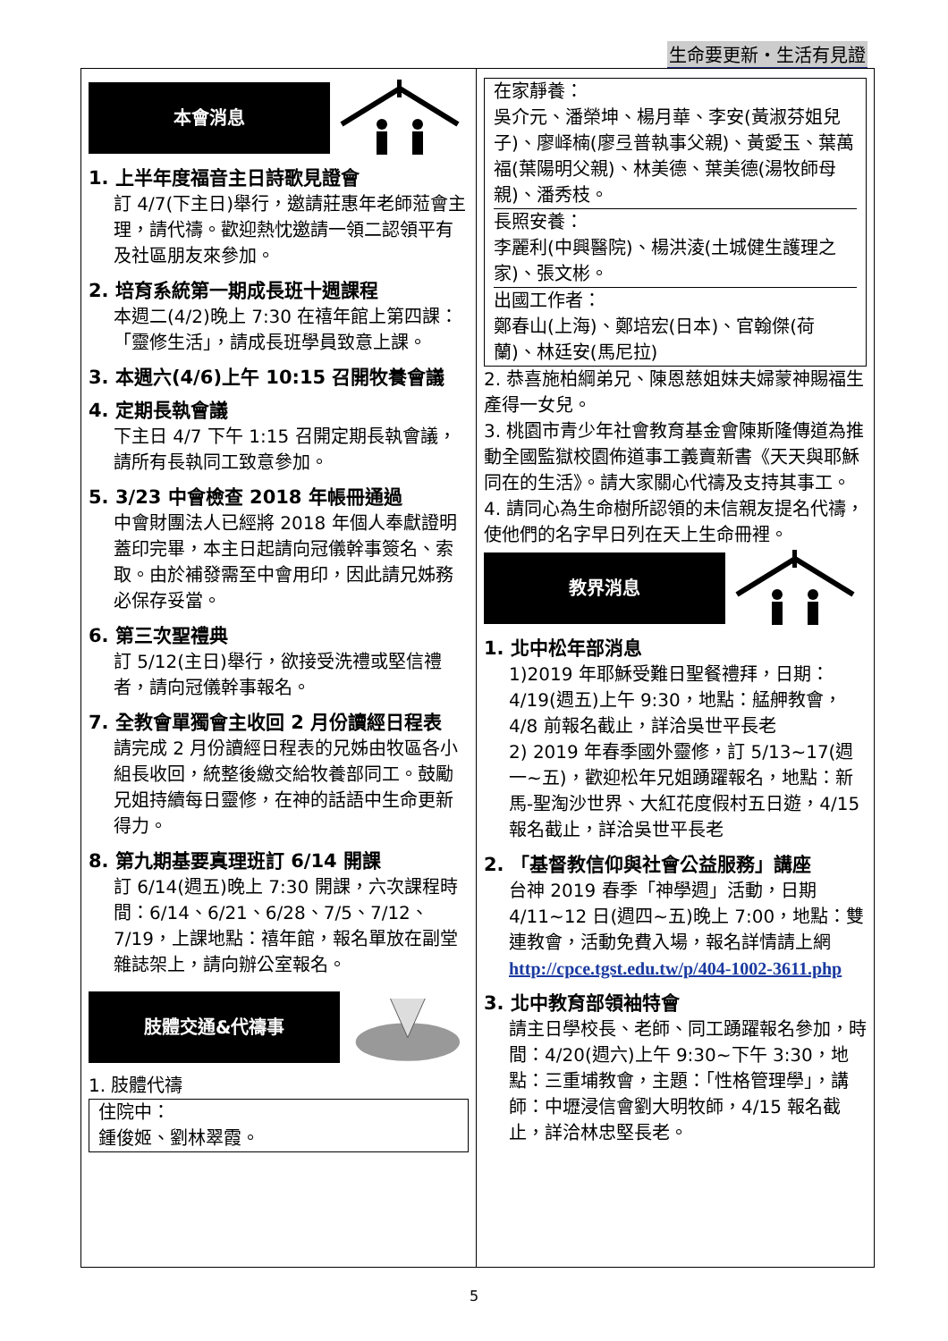生命要更新・生活有見證
本會消息
1. 上半年度福音主日詩歌見證會
訂 4/7(下主日)舉行，邀請莊惠年老師蒞會主理，請代禱。歡迎熱忱邀請一領二認領平有及社區朋友來參加。
2. 培育系統第一期成長班十週課程
本週二(4/2)晚上 7:30 在禧年館上第四課：「靈修生活」，請成長班學員致意上課。
3. 本週六(4/6)上午 10:15 召開牧養會議
4. 定期長執會議
下主日 4/7 下午 1:15 召開定期長執會議，請所有長執同工致意參加。
5. 3/23 中會檢查 2018 年帳冊通過
中會財團法人已經將 2018 年個人奉獻證明蓋印完畢，本主日起請向冠儀幹事簽名、索取。由於補發需至中會用印，因此請兄姊務必保存妥當。
6. 第三次聖禮典
訂 5/12(主日)舉行，欲接受洗禮或堅信禮者，請向冠儀幹事報名。
7. 全教會單獨會主收回 2 月份讀經日程表
請完成 2 月份讀經日程表的兄姊由牧區各小組長收回，統整後繳交給牧養部同工。鼓勵兄姐持續每日靈修，在神的話語中生命更新得力。
8. 第九期基要真理班訂 6/14 開課
訂 6/14(週五)晚上 7:30 開課，六次課程時間：6/14、6/21、6/28、7/5、7/12、7/19，上課地點：禧年館，報名單放在副堂雜誌架上，請向辦公室報名。
肢體交通&代禱事
1. 肢體代禱
住院中：
鍾俊姬、劉林翠霞。
在家靜養：
吳介元、潘榮坤、楊月華、李安(黃淑芬姐兒子)、廖峄楠(廖弖普執事父親)、黃愛玉、葉萬福(葉陽明父親)、林美德、葉美德(湯牧師母親)、潘秀枝。
長照安養：
李麗利(中興醫院)、楊洪淩(土城健生護理之家)、張文彬。
出國工作者：
鄭春山(上海)、鄭培宏(日本)、官翰傑(荷蘭)、林廷安(馬尼拉)
2. 恭喜施柏綱弟兄、陳恩慈姐妹夫婦蒙神賜福生產得一女兒。
3. 桃園市青少年社會教育基金會陳斯隆傳道為推動全國監獄校園佈道事工義賣新書《天天與耶穌同在的生活》。請大家關心代禱及支持其事工。
4. 請同心為生命樹所認領的未信親友提名代禱，使他們的名字早日列在天上生命冊裡。
教界消息
1. 北中松年部消息
1)2019 年耶穌受難日聖餐禮拜，日期：4/19(週五)上午 9:30，地點：艋舺教會，4/8 前報名截止，詳洽吳世平長老
2) 2019 年春季國外靈修，訂 5/13~17(週一~五)，歡迎松年兄姐踴躍報名，地點：新馬-聖淘沙世界、大紅花度假村五日遊，4/15 報名截止，詳洽吳世平長老
2. 「基督教信仰與社會公益服務」講座
台神 2019 春季「神學週」活動，日期 4/11~12 日(週四~五)晚上 7:00，地點：雙連教會，活動免費入場，報名詳情請上網 http://cpce.tgst.edu.tw/p/404-1002-3611.php
3. 北中教育部領袖特會
請主日學校長、老師、同工踴躍報名參加，時間：4/20(週六)上午 9:30~下午 3:30，地點：三重埔教會，主題：「性格管理學」，講師：中壢浸信會劉大明牧師，4/15 報名截止，詳洽林忠堅長老。
5